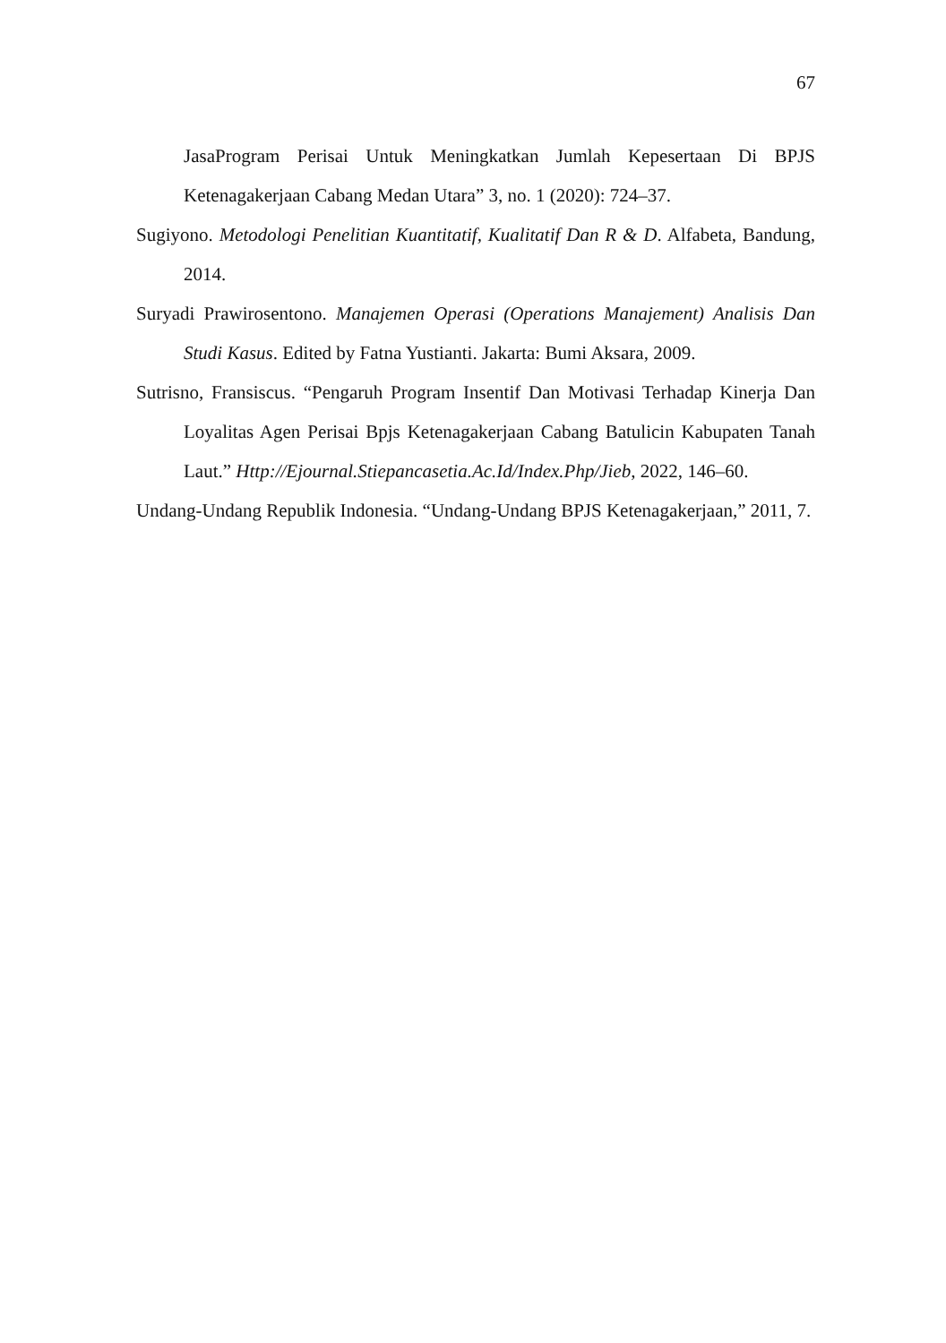67
JasaProgram Perisai Untuk Meningkatkan Jumlah Kepesertaan Di BPJS Ketenagakerjaan Cabang Medan Utara” 3, no. 1 (2020): 724–37.
Sugiyono. Metodologi Penelitian Kuantitatif, Kualitatif Dan R & D. Alfabeta, Bandung, 2014.
Suryadi Prawirosentono. Manajemen Operasi (Operations Manajement) Analisis Dan Studi Kasus. Edited by Fatna Yustianti. Jakarta: Bumi Aksara, 2009.
Sutrisno, Fransiscus. “Pengaruh Program Insentif Dan Motivasi Terhadap Kinerja Dan Loyalitas Agen Perisai Bpjs Ketenagakerjaan Cabang Batulicin Kabupaten Tanah Laut.” Http://Ejournal.Stiepancasetia.Ac.Id/Index.Php/Jieb, 2022, 146–60.
Undang-Undang Republik Indonesia. “Undang-Undang BPJS Ketenagakerjaan,” 2011, 7.